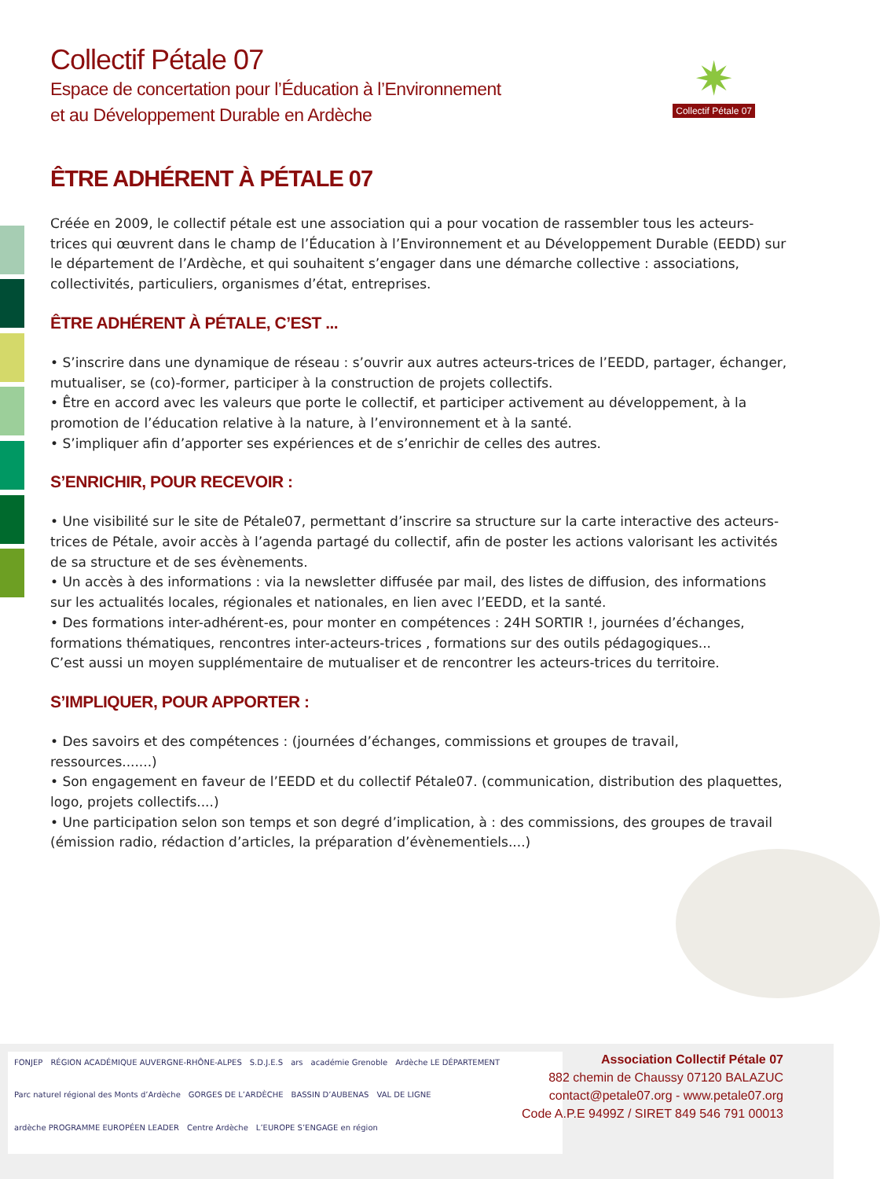✷
Collectif Pétale 07
Collectif Pétale 07
Espace de concertation pour l’Éducation à l’Environnement
et au Développement Durable en Ardèche
ÊTRE ADHÉRENT À PÉTALE 07
Créée en 2009, le collectif pétale est une association qui a pour vocation de rassembler tous les acteurs-trices qui œuvrent dans le champ de l’Éducation à l’Environnement et au Développement Durable (EEDD) sur le département de l’Ardèche, et qui souhaitent s’engager dans une démarche collective : associations, collectivités, particuliers, organismes d’état, entreprises.
ÊTRE ADHÉRENT À PÉTALE, C’EST ...
• S’inscrire dans une dynamique de réseau : s’ouvrir aux autres acteurs-trices de l’EEDD, partager, échanger, mutualiser, se (co)-former, participer à la construction de projets collectifs.
• Être en accord avec les valeurs que porte le collectif, et participer activement au développement, à la promotion de l’éducation relative à la nature, à l’environnement et à la santé.
• S’impliquer afin d’apporter ses expériences et de s’enrichir de celles des autres.
S’ENRICHIR, POUR RECEVOIR :
• Une visibilité sur le site de Pétale07, permettant d’inscrire sa structure sur la carte interactive des acteurs-trices de Pétale, avoir accès à l’agenda partagé du collectif, afin de poster les actions valorisant les activités de sa structure et de ses évènements.
• Un accès à des informations : via la newsletter diffusée par mail, des listes de diffusion, des informations sur les actualités locales, régionales et nationales, en lien avec l’EEDD, et la santé.
• Des formations inter-adhérent-es, pour monter en compétences : 24H SORTIR !, journées d’échanges, formations thématiques, rencontres inter-acteurs-trices , formations sur des outils pédagogiques...
C’est aussi un moyen supplémentaire de mutualiser et de rencontrer les acteurs-trices du territoire.
S’IMPLIQUER, POUR APPORTER :
• Des savoirs et des compétences : (journées d’échanges, commissions et groupes de travail, ressources.......)
• Son engagement en faveur de l’EEDD et du collectif Pétale07. (communication, distribution des plaquettes, logo, projets collectifs....)
• Une participation selon son temps et son degré d’implication, à : des commissions, des groupes de travail (émission radio, rédaction d’articles, la préparation d’évènementiels....)
FONJEP RÉGION ACADÉMIQUE AUVERGNE-RHÔNE-ALPES S.D.J.E.S ars académie Grenoble Ardèche LE DÉPARTEMENT Parc naturel régional des Monts d’Ardèche GORGES DE L’ARDÈCHE BASSIN D’AUBENAS VAL DE LIGNE ardèche PROGRAMME EUROPÉEN LEADER Centre Ardèche L’EUROPE S’ENGAGE en région
Association Collectif Pétale 07
882 chemin de Chaussy 07120 BALAZUC
contact@petale07.org - www.petale07.org
Code A.P.E 9499Z / SIRET 849 546 791 00013